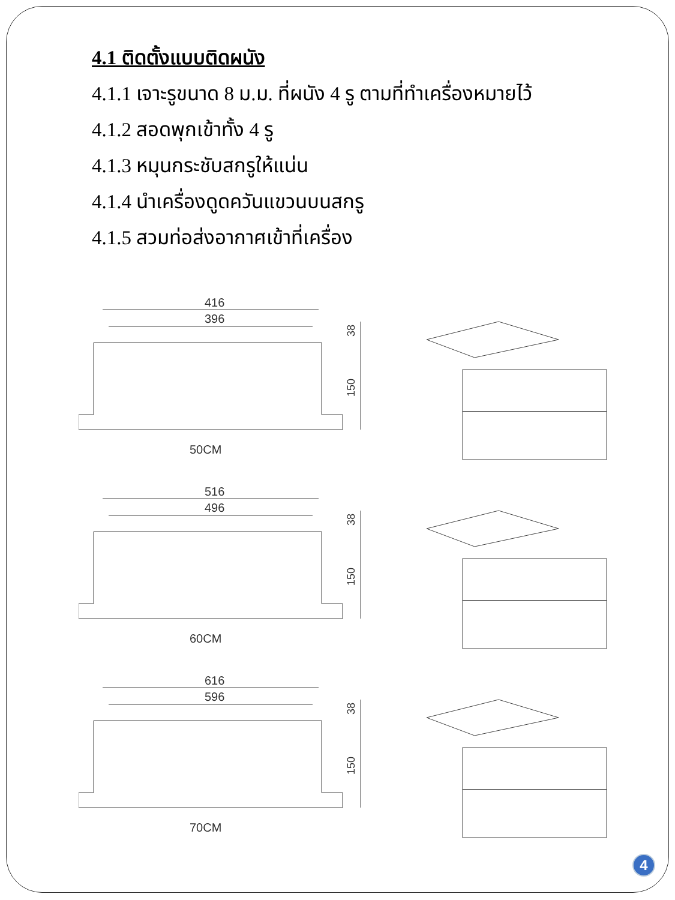4.1 ติดตั้งแบบติดผนัง
4.1.1 เจาะรูขนาด 8 ม.ม. ที่ผนัง 4 รู ตามที่ทำเครื่องหมายไว้
4.1.2 สอดพุกเข้าทั้ง 4 รู
4.1.3 หมุนกระชับสกรูให้แน่น
4.1.4 นำเครื่องดูดควันแขวนบนสกรู
4.1.5 สวมท่อส่งอากาศเข้าที่เครื่อง
416
396
38
150
50CM
516
496
38
150
60CM
616
596
38
150
70CM
4